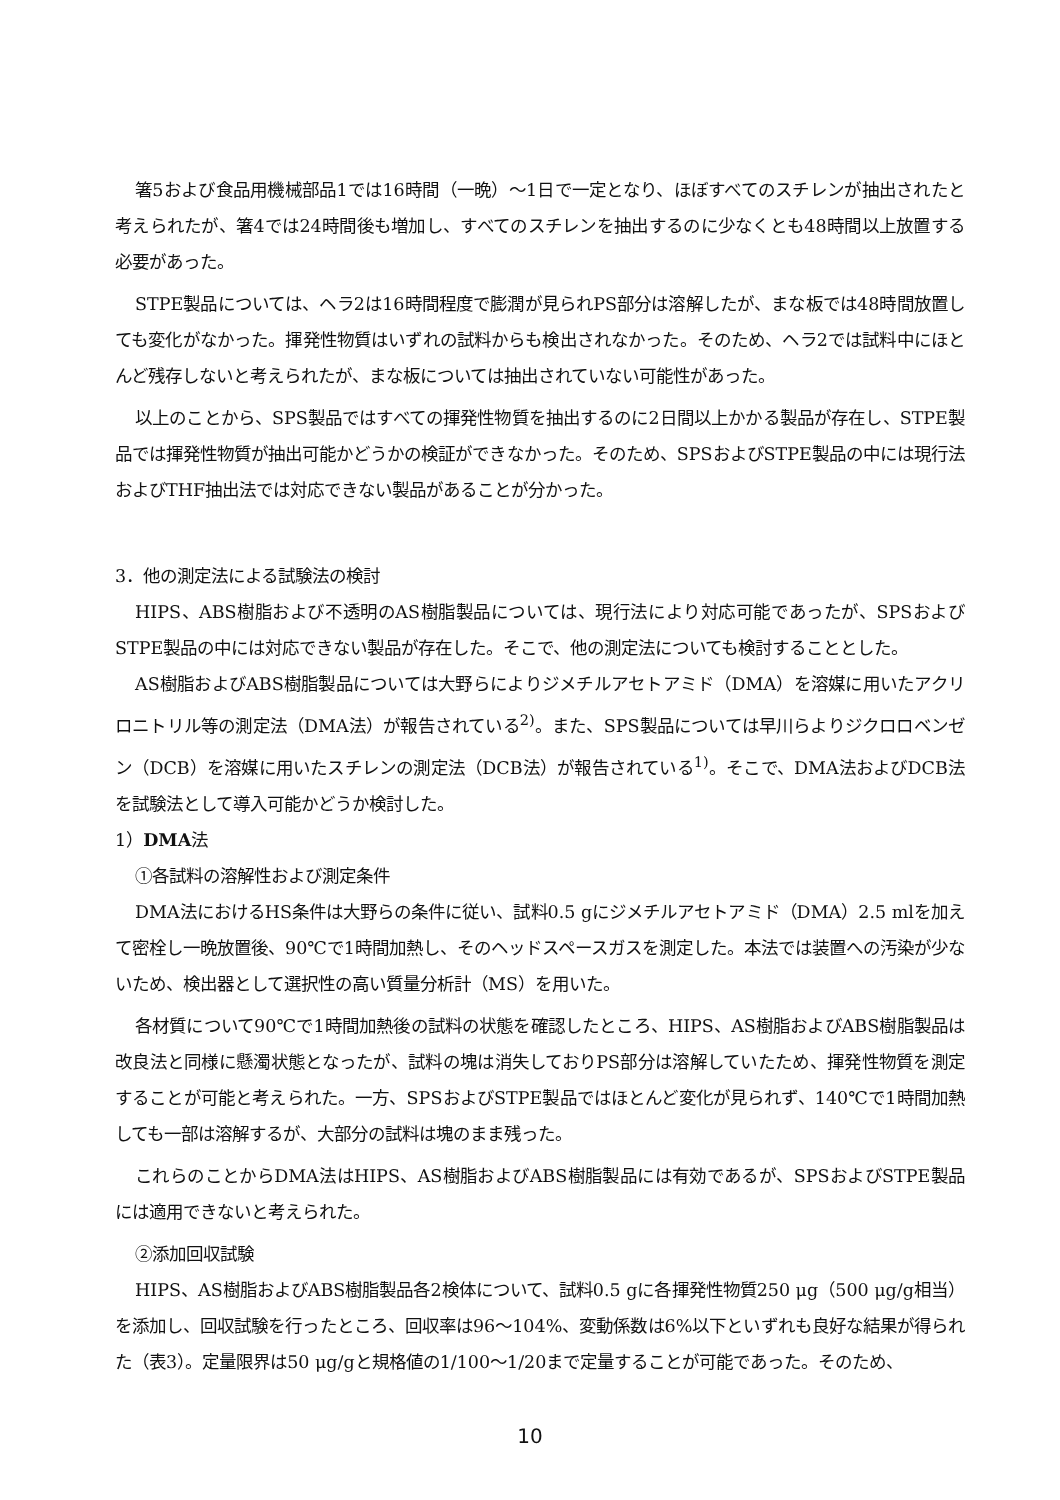箸5および食品用機械部品1では16時間（一晩）～1日で一定となり、ほぼすべてのスチレンが抽出されたと考えられたが、箸4では24時間後も増加し、すべてのスチレンを抽出するのに少なくとも48時間以上放置する必要があった。
STPE製品については、ヘラ2は16時間程度で膨潤が見られPS部分は溶解したが、まな板では48時間放置しても変化がなかった。揮発性物質はいずれの試料からも検出されなかった。そのため、ヘラ2では試料中にほとんど残存しないと考えられたが、まな板については抽出されていない可能性があった。
以上のことから、SPS製品ではすべての揮発性物質を抽出するのに2日間以上かかる製品が存在し、STPE製品では揮発性物質が抽出可能かどうかの検証ができなかった。そのため、SPSおよびSTPE製品の中には現行法およびTHF抽出法では対応できない製品があることが分かった。
3．他の測定法による試験法の検討
HIPS、ABS樹脂および不透明のAS樹脂製品については、現行法により対応可能であったが、SPSおよびSTPE製品の中には対応できない製品が存在した。そこで、他の測定法についても検討することとした。
AS樹脂およびABS樹脂製品については大野らによりジメチルアセトアミド（DMA）を溶媒に用いたアクリロニトリル等の測定法（DMA法）が報告されている<sup>2)</sup>。また、SPS製品については早川らよりジクロロベンゼン（DCB）を溶媒に用いたスチレンの測定法（DCB法）が報告されている<sup>1)</sup>。そこで、DMA法およびDCB法を試験法として導入可能かどうか検討した。
1）DMA法
①各試料の溶解性および測定条件
DMA法におけるHS条件は大野らの条件に従い、試料0.5 gにジメチルアセトアミド（DMA）2.5 mlを加えて密栓し一晩放置後、90℃で1時間加熱し、そのヘッドスペースガスを測定した。本法では装置への汚染が少ないため、検出器として選択性の高い質量分析計（MS）を用いた。
各材質について90℃で1時間加熱後の試料の状態を確認したところ、HIPS、AS樹脂およびABS樹脂製品は改良法と同様に懸濁状態となったが、試料の塊は消失しておりPS部分は溶解していたため、揮発性物質を測定することが可能と考えられた。一方、SPSおよびSTPE製品ではほとんど変化が見られず、140℃で1時間加熱しても一部は溶解するが、大部分の試料は塊のまま残った。
これらのことからDMA法はHIPS、AS樹脂およびABS樹脂製品には有効であるが、SPSおよびSTPE製品には適用できないと考えられた。
②添加回収試験
HIPS、AS樹脂およびABS樹脂製品各2検体について、試料0.5 gに各揮発性物質250 μg（500 μg/g相当）を添加し、回収試験を行ったところ、回収率は96～104%、変動係数は6%以下といずれも良好な結果が得られた（表3）。定量限界は50 μg/gと規格値の1/100～1/20まで定量することが可能であった。そのため、
10